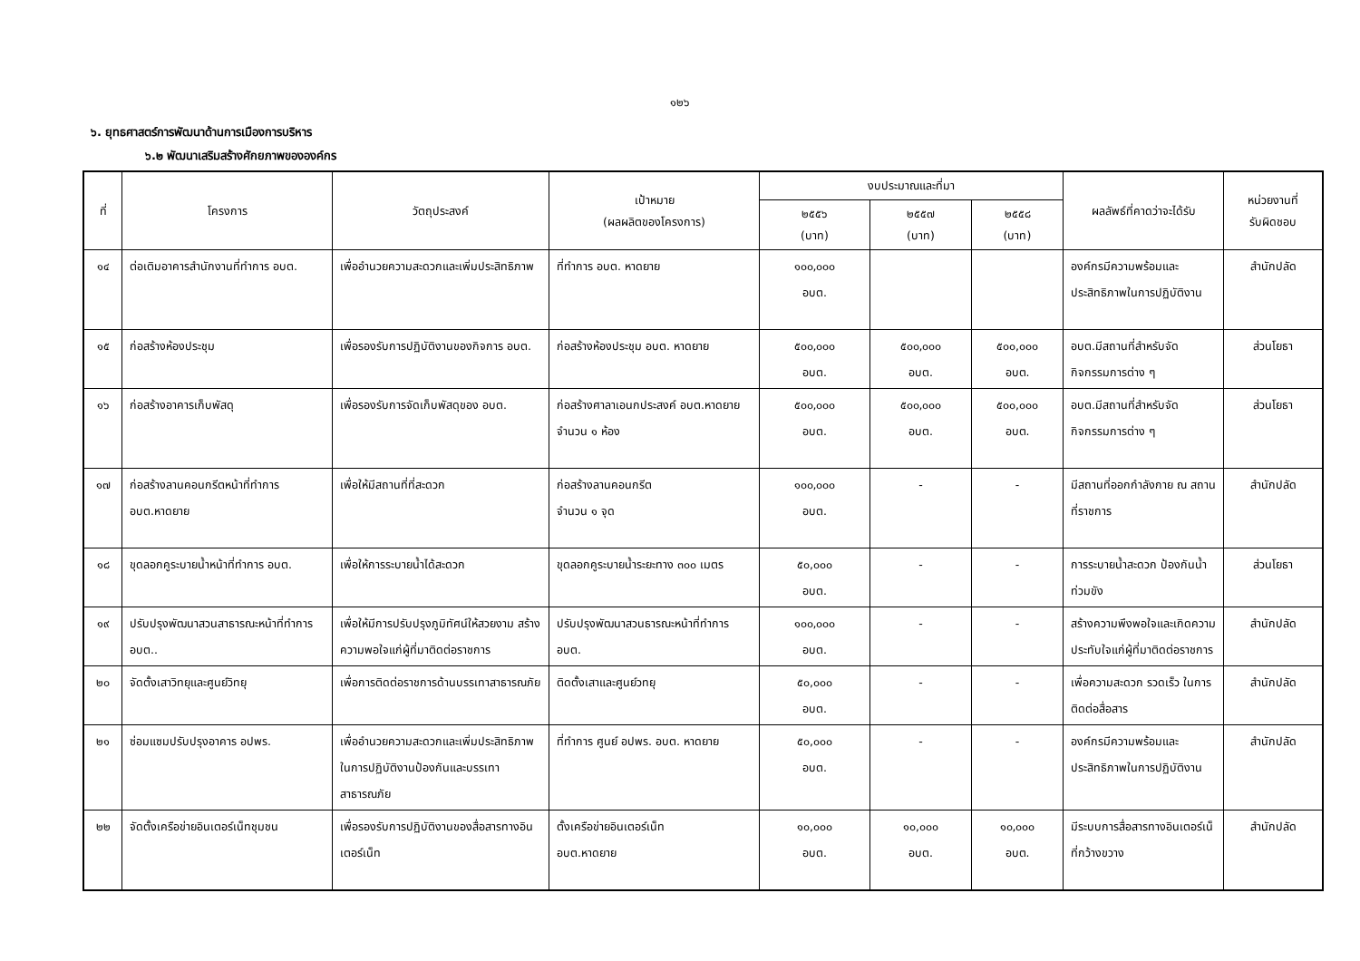๑๒๖
๖. ยุทธศาสตร์การพัฒนาด้านการเมืองการบริหาร
๖.๒ พัฒนาเสริมสร้างศักยภาพขององค์กร
| ที่ | โครงการ | วัตถุประสงค์ | เป้าหมาย (ผลผลิตของโครงการ) | งบประมาณและที่มา | | | ผลลัพธ์ที่คาดว่าจะได้รับ | หน่วยงานที่ รับผิดชอบ |
| --- | --- | --- | --- | --- | --- | --- | --- | --- |
| | | | | ๒๕๕๖ (บาท) | ๒๕๕๗ (บาท) | ๒๕๕๘ (บาท) | | |
| ๑๔ | ต่อเติมอาคารสำนักงานที่ทำการ อบต. | เพื่ออำนวยความสะดวกและเพิ่มประสิทธิภาพ | ที่ทำการ อบต. หาดยาย | ๑๐๐,๐๐๐ อบต. | | | องค์กรมีความพร้อมและประสิทธิภาพในการปฏิบัติงาน | สำนักปลัด |
| ๑๕ | ก่อสร้างห้องประชุม | เพื่อรองรับการปฏิบัติงานของกิจการ อบต. | ก่อสร้างห้องประชุม อบต. หาดยาย | ๕๐๐,๐๐๐ อบต. | ๕๐๐,๐๐๐ อบต. | ๕๐๐,๐๐๐ อบต. | อบต.มีสถานที่สำหรับจัดกิจกรรมการต่าง ๆ | ส่วนโยธา |
| ๑๖ | ก่อสร้างอาคารเก็บพัสดุ | เพื่อรองรับการจัดเก็บพัสดุของ อบต. | ก่อสร้างศาลาเอนกประสงค์ อบต.หาดยาย จำนวน ๑ ห้อง | ๕๐๐,๐๐๐ อบต. | ๕๐๐,๐๐๐ อบต. | ๕๐๐,๐๐๐ อบต. | อบต.มีสถานที่สำหรับจัดกิจกรรมการต่าง ๆ | ส่วนโยธา |
| ๑๗ | ก่อสร้างลานคอนกรีตหน้าที่ทำการ อบต.หาดยาย | เพื่อให้มีสถานที่ที่สะดวก | ก่อสร้างลานคอนกรีต จำนวน ๑ จุด | ๑๐๐,๐๐๐ อบต. | - | - | มีสถานที่ออกกำลังกาย ณ สถานที่ราชการ | สำนักปลัด |
| ๑๘ | ขุดลอกคูระบายน้ำหน้าที่ทำการ อบต. | เพื่อให้การระบายน้ำได้สะดวก | ขุดลอกคูระบายน้ำระยะทาง ๓๐๐ เมตร | ๕๐,๐๐๐ อบต. | - | - | การระบายน้ำสะดวก ป้องกันน้ำท่วมขัง | ส่วนโยธา |
| ๑๙ | ปรับปรุงพัฒนาสวนสาธารณะหน้าที่ทำการ อบต.. | เพื่อให้มีการปรับปรุงภูมิทัศน์ให้สวยงาม สร้างความพอใจแก่ผู้ที่มาติดต่อราชการ | ปรับปรุงพัฒนาสวนธารณะหน้าที่ทำการ อบต. | ๑๐๐,๐๐๐ อบต. | - | - | สร้างความพึงพอใจและเกิดความประทับใจแก่ผู้ที่มาติดต่อราชการ | สำนักปลัด |
| ๒๐ | จัดตั้งเสาวิทยุและศูนย์วิทยุ | เพื่อการติดต่อราชการด้านบรรเทาสาธารณภัย | ติดตั้งเสาและศูนย์วทยุ | ๕๐,๐๐๐ อบต. | - | - | เพื่อความสะดวก รวดเร็ว ในการติดต่อสื่อสาร | สำนักปลัด |
| ๒๑ | ซ่อมแซมปรับปรุงอาคาร อปพร. | เพื่ออำนวยความสะดวกและเพิ่มประสิทธิภาพในการปฏิบัติงานป้องกันและบรรเทาสาธารณภัย | ที่ทำการ ศูนย์ อปพร. อบต. หาดยาย | ๕๐,๐๐๐ อบต. | - | - | องค์กรมีความพร้อมและประสิทธิภาพในการปฏิบัติงาน | สำนักปลัด |
| ๒๒ | จัดตั้งเครือข่ายอินเตอร์เน็ทชุมชน | เพื่อรองรับการปฏิบัติงานของสื่อสารทางอินเตอร์เน็ท | ตั้งเครือข่ายอินเตอร์เน็ท อบต.หาดยาย | ๑๐,๐๐๐ อบต. | ๑๐,๐๐๐ อบต. | ๑๐,๐๐๐ อบต. | มีระบบการสื่อสารทางอินเตอร์เน็ที่กว้างขวาง | สำนักปลัด |